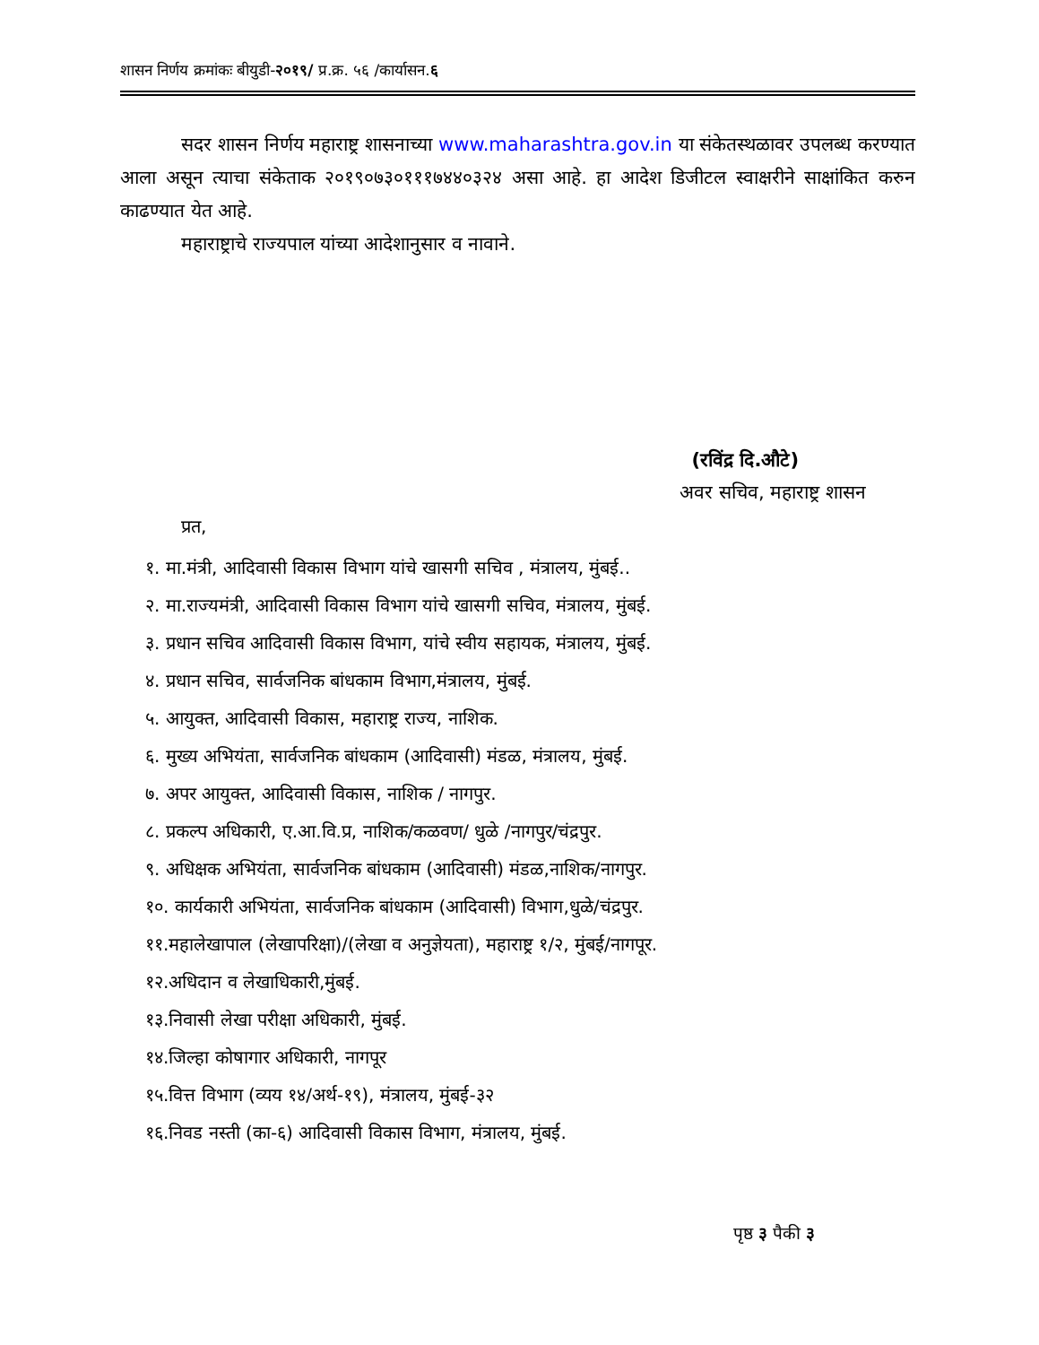शासन निर्णय क्रमांकः बीयुडी-२०१९/ प्र.क्र. ५६ /कार्यासन.६
सदर शासन निर्णय महाराष्ट्र शासनाच्या www.maharashtra.gov.in या संकेतस्थळावर उपलब्ध करण्यात आला असून त्याचा संकेताक २०१९०७३०१११७४४०३२४ असा आहे. हा आदेश डिजीटल स्वाक्षरीने साक्षांकित करुन काढण्यात येत आहे.
महाराष्ट्राचे राज्यपाल यांच्या आदेशानुसार व नावाने.
(रविंद्र दि.औटे)
अवर सचिव, महाराष्ट्र शासन
प्रत,
१. मा.मंत्री, आदिवासी विकास विभाग यांचे खासगी सचिव , मंत्रालय, मुंबई..
२. मा.राज्यमंत्री, आदिवासी विकास विभाग यांचे खासगी सचिव, मंत्रालय, मुंबई.
३. प्रधान सचिव आदिवासी विकास विभाग, यांचे स्वीय सहायक, मंत्रालय, मुंबई.
४. प्रधान सचिव, सार्वजनिक बांधकाम विभाग,मंत्रालय, मुंबई.
५. आयुक्त, आदिवासी विकास, महाराष्ट्र राज्य, नाशिक.
६. मुख्य अभियंता, सार्वजनिक बांधकाम (आदिवासी) मंडळ, मंत्रालय, मुंबई.
७. अपर आयुक्त, आदिवासी विकास, नाशिक / नागपुर.
८. प्रकल्प अधिकारी, ए.आ.वि.प्र, नाशिक/कळवण/ धुळे /नागपुर/चंद्रपुर.
९. अधिक्षक अभियंता, सार्वजनिक बांधकाम (आदिवासी) मंडळ,नाशिक/नागपुर.
१०. कार्यकारी अभियंता, सार्वजनिक बांधकाम (आदिवासी) विभाग,धुळे/चंद्रपुर.
११.महालेखापाल (लेखापरिक्षा)/(लेखा व अनुज्ञेयता), महाराष्ट्र १/२, मुंबई/नागपूर.
१२.अधिदान व लेखाधिकारी,मुंबई.
१३.निवासी लेखा परीक्षा अधिकारी, मुंबई.
१४.जिल्हा कोषागार अधिकारी, नागपूर
१५.वित्त विभाग (व्यय १४/अर्थ-१९), मंत्रालय, मुंबई-३२
१६.निवड नस्ती (का-६) आदिवासी विकास विभाग, मंत्रालय, मुंबई.
पृष्ठ ३ पैकी ३